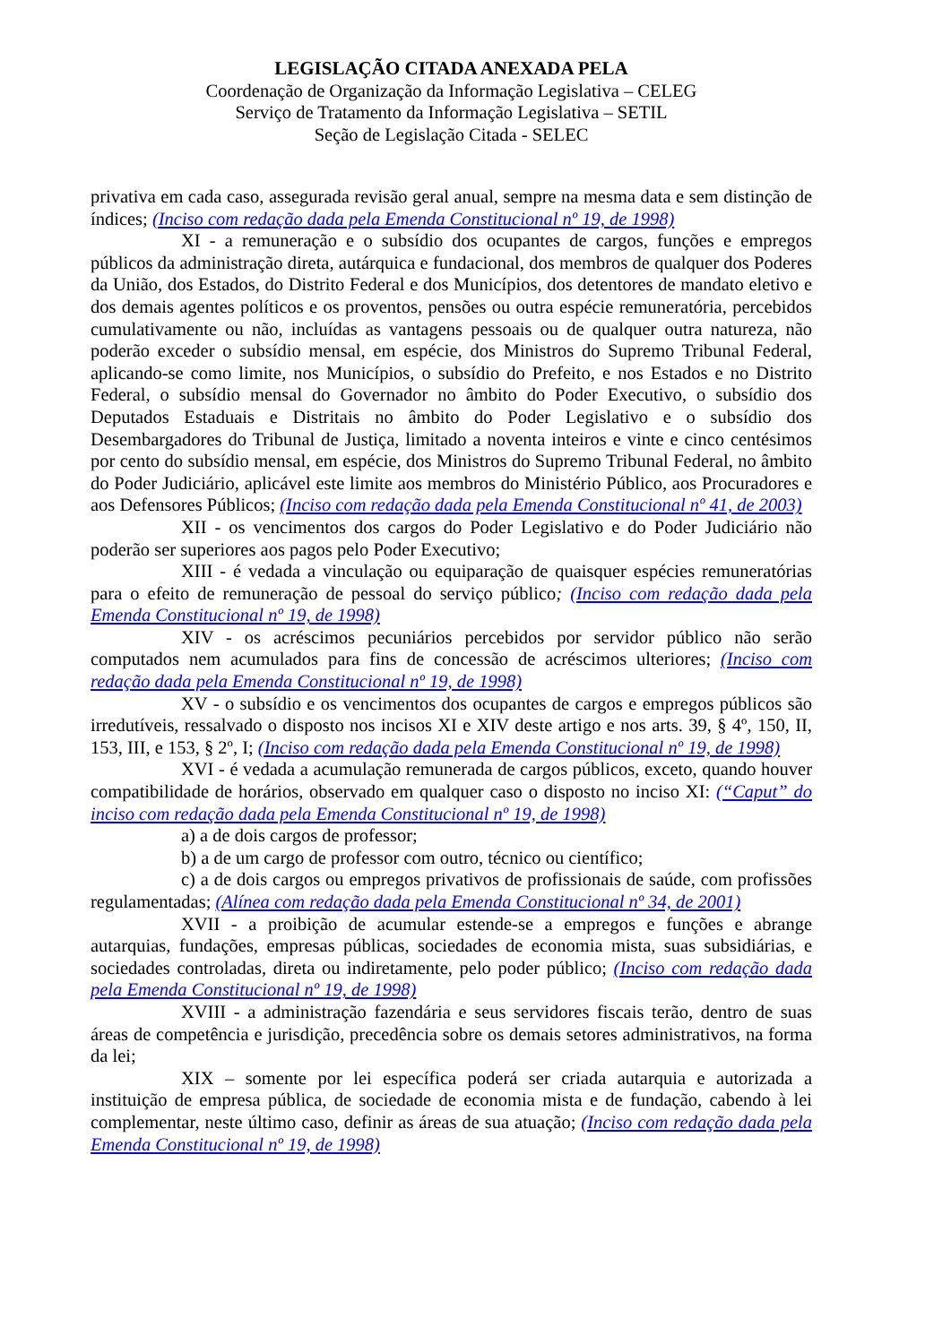LEGISLAÇÃO CITADA ANEXADA PELA
Coordenação de Organização da Informação Legislativa – CELEG
Serviço de Tratamento da Informação Legislativa – SETIL
Seção de Legislação Citada - SELEC
privativa em cada caso, assegurada revisão geral anual, sempre na mesma data e sem distinção de índices; (Inciso com redação dada pela Emenda Constitucional nº 19, de 1998)
XI - a remuneração e o subsídio dos ocupantes de cargos, funções e empregos públicos da administração direta, autárquica e fundacional, dos membros de qualquer dos Poderes da União, dos Estados, do Distrito Federal e dos Municípios, dos detentores de mandato eletivo e dos demais agentes políticos e os proventos, pensões ou outra espécie remuneratória, percebidos cumulativamente ou não, incluídas as vantagens pessoais ou de qualquer outra natureza, não poderão exceder o subsídio mensal, em espécie, dos Ministros do Supremo Tribunal Federal, aplicando-se como limite, nos Municípios, o subsídio do Prefeito, e nos Estados e no Distrito Federal, o subsídio mensal do Governador no âmbito do Poder Executivo, o subsídio dos Deputados Estaduais e Distritais no âmbito do Poder Legislativo e o subsídio dos Desembargadores do Tribunal de Justiça, limitado a noventa inteiros e vinte e cinco centésimos por cento do subsídio mensal, em espécie, dos Ministros do Supremo Tribunal Federal, no âmbito do Poder Judiciário, aplicável este limite aos membros do Ministério Público, aos Procuradores e aos Defensores Públicos; (Inciso com redação dada pela Emenda Constitucional nº 41, de 2003)
XII - os vencimentos dos cargos do Poder Legislativo e do Poder Judiciário não poderão ser superiores aos pagos pelo Poder Executivo;
XIII - é vedada a vinculação ou equiparação de quaisquer espécies remuneratórias para o efeito de remuneração de pessoal do serviço público; (Inciso com redação dada pela Emenda Constitucional nº 19, de 1998)
XIV - os acréscimos pecuniários percebidos por servidor público não serão computados nem acumulados para fins de concessão de acréscimos ulteriores; (Inciso com redação dada pela Emenda Constitucional nº 19, de 1998)
XV - o subsídio e os vencimentos dos ocupantes de cargos e empregos públicos são irredutíveis, ressalvado o disposto nos incisos XI e XIV deste artigo e nos arts. 39, § 4º, 150, II, 153, III, e 153, § 2º, I; (Inciso com redação dada pela Emenda Constitucional nº 19, de 1998)
XVI - é vedada a acumulação remunerada de cargos públicos, exceto, quando houver compatibilidade de horários, observado em qualquer caso o disposto no inciso XI: (“Caput” do inciso com redação dada pela Emenda Constitucional nº 19, de 1998)
a) a de dois cargos de professor;
b) a de um cargo de professor com outro, técnico ou científico;
c) a de dois cargos ou empregos privativos de profissionais de saúde, com profissões regulamentadas; (Alínea com redação dada pela Emenda Constitucional nº 34, de 2001)
XVII - a proibição de acumular estende-se a empregos e funções e abrange autarquias, fundações, empresas públicas, sociedades de economia mista, suas subsidiárias, e sociedades controladas, direta ou indiretamente, pelo poder público; (Inciso com redação dada pela Emenda Constitucional nº 19, de 1998)
XVIII - a administração fazendária e seus servidores fiscais terão, dentro de suas áreas de competência e jurisdição, precedência sobre os demais setores administrativos, na forma da lei;
XIX – somente por lei específica poderá ser criada autarquia e autorizada a instituição de empresa pública, de sociedade de economia mista e de fundação, cabendo à lei complementar, neste último caso, definir as áreas de sua atuação; (Inciso com redação dada pela Emenda Constitucional nº 19, de 1998)